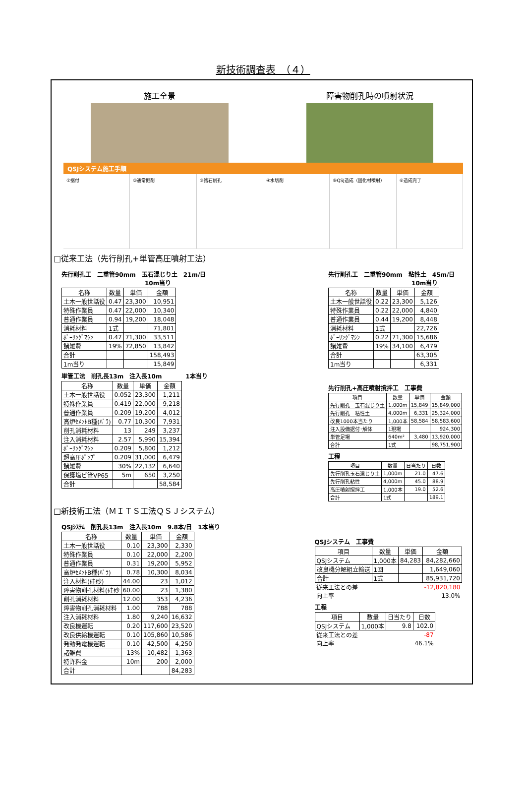新技術調査表　（４）
施工全景 障害物削孔時の噴射状況
QSJシステム施工手順
①据付 ②通常掘削 ③捨石削孔 ④水切削 ⑤QSJ造成（固化材噴射） ⑥造成完了
□従来工法（先行削孔+単管高圧噴射工法）
先行削孔工　二重管90mm　玉石混じり土　21m/日
　　　　　　　　　　　　　　10m当り
| 名称 | 数量 | 単価 | 金額 |
| --- | --- | --- | --- |
| 土木一般世話役 | 0.47 | 23,300 | 10,951 |
| 特殊作業員 | 0.47 | 22,000 | 10,340 |
| 普通作業員 | 0.94 | 19,200 | 18,048 |
| 消耗材料 | 1式 | | 71,801 |
| ﾎﾞｰﾘﾝｸﾞﾏｼﾝ | 0.47 | 71,300 | 33,511 |
| 諸雑費 | 19% | 72,850 | 13,842 |
| 合計 | | | 158,493 |
| 1m当り | | | 15,849 |
単管工法　削孔長13m　注入長10m　　　　1本当り
| 名称 | 数量 | 単価 | 金額 |
| --- | --- | --- | --- |
| 土木一般世話役 | 0.052 | 23,300 | 1,211 |
| 特殊作業員 | 0.419 | 22,000 | 9,218 |
| 普通作業員 | 0.209 | 19,200 | 4,012 |
| 高炉ｾﾒﾝﾄB種(ﾊﾞﾗ) | 0.77 | 10,300 | 7,931 |
| 削孔消耗材料 | 13 | 249 | 3,237 |
| 注入消耗材料 | 2.57 | 5,990 | 15,394 |
| ﾎﾞｰﾘﾝｸﾞﾏｼﾝ | 0.209 | 5,800 | 1,212 |
| 超高圧ﾎﾟﾝﾌﾟ | 0.209 | 31,000 | 6,479 |
| 諸雑費 | 30% | 22,132 | 6,640 |
| 保護塩ビ管VP65 | 5m | 650 | 3,250 |
| 合計 | | | 58,584 |
先行削孔工　二重管90mm　粘性土　45m/日
　　　　　　　　　　　　　　10m当り
| 名称 | 数量 | 単価 | 金額 |
| --- | --- | --- | --- |
| 土木一般世話役 | 0.22 | 23,300 | 5,126 |
| 特殊作業員 | 0.22 | 22,000 | 4,840 |
| 普通作業員 | 0.44 | 19,200 | 8,448 |
| 消耗材料 | 1式 | | 22,726 |
| ﾎﾞｰﾘﾝｸﾞﾏｼﾝ | 0.22 | 71,300 | 15,686 |
| 諸雑費 | 19% | 34,100 | 6,479 |
| 合計 | | | 63,305 |
| 1m当り | | | 6,331 |
先行削孔+高圧噴射撹拌工　工事費
| 項目 | 数量 | 単価 | 金額 |
| --- | --- | --- | --- |
| 先行削孔 玉石混じり土 | 1,000m | 15,849 | 15,849,000 |
| 先行削孔 粘性土 | 4,000m | 6,331 | 25,324,000 |
| 改良1000本当たり | 1,000本 | 58,584 | 58,583,600 |
| 注入設備据付･解体 | 1現場 | | 924,300 |
| 単管足場 | 640m² | 3,480 | 13,920,000 |
| 合計 | 1式 | | 98,751,900 |
工程
| 項目 | 数量 | 日当たり | 日数 |
| --- | --- | --- | --- |
| 先行削孔玉石混じり土 | 1,000m | 21.0 | 47.6 |
| 先行削孔粘性 | 4,000m | 45.0 | 88.9 |
| 高圧噴射撹拌工 | 1,000本 | 19.0 | 52.6 |
| 合計 | 1式 | | 189.1 |
□新技術工法（ＭＩＴＳ工法ＱＳＪシステム）
QSJｼｽﾃﾑ　削孔長13m　注入長10m　9.8本/日　1本当り
| 名称 | 数量 | 単価 | 金額 |
| --- | --- | --- | --- |
| 土木一般世話役 | 0.10 | 23,300 | 2,330 |
| 特殊作業員 | 0.10 | 22,000 | 2,200 |
| 普通作業員 | 0.31 | 19,200 | 5,952 |
| 高炉ｾﾒﾝﾄB種(ﾊﾞﾗ) | 0.78 | 10,300 | 8,034 |
| 注入材料(硅砂) | 44.00 | 23 | 1,012 |
| 障害物削孔材料(硅砂 | 60.00 | 23 | 1,380 |
| 削孔消耗材料 | 12.00 | 353 | 4,236 |
| 障害物削孔消耗材料 | 1.00 | 788 | 788 |
| 注入消耗材料 | 1.80 | 9,240 | 16,632 |
| 改良機運転 | 0.20 | 117,600 | 23,520 |
| 改良供給機運転 | 0.10 | 105,860 | 10,586 |
| 発動発電機運転 | 0.10 | 42,500 | 4,250 |
| 諸雑費 | 13% | 10,482 | 1,363 |
| 特許料金 | 10m | 200 | 2,000 |
| 合計 | | | 84,283 |
QSJシステム　工事費
| 項目 | 数量 | 単価 | 金額 |
| --- | --- | --- | --- |
| QSJシステム | 1,000本 | 84,283 | 84,282,660 |
| 改良機分解組立輸送 | 1回 | | 1,649,060 |
| 合計 | 1式 | | 85,931,720 |
| 従来工法との差 | | | -12,820,180 |
| 向上率 | | | 13.0% |
工程
| 項目 | 数量 | 日当たり | 日数 |
| --- | --- | --- | --- |
| QSJシステム | 1,000本 | 9.8 | 102.0 |
| 従来工法との差 | | | -87 |
| 向上率 | | | 46.1% |